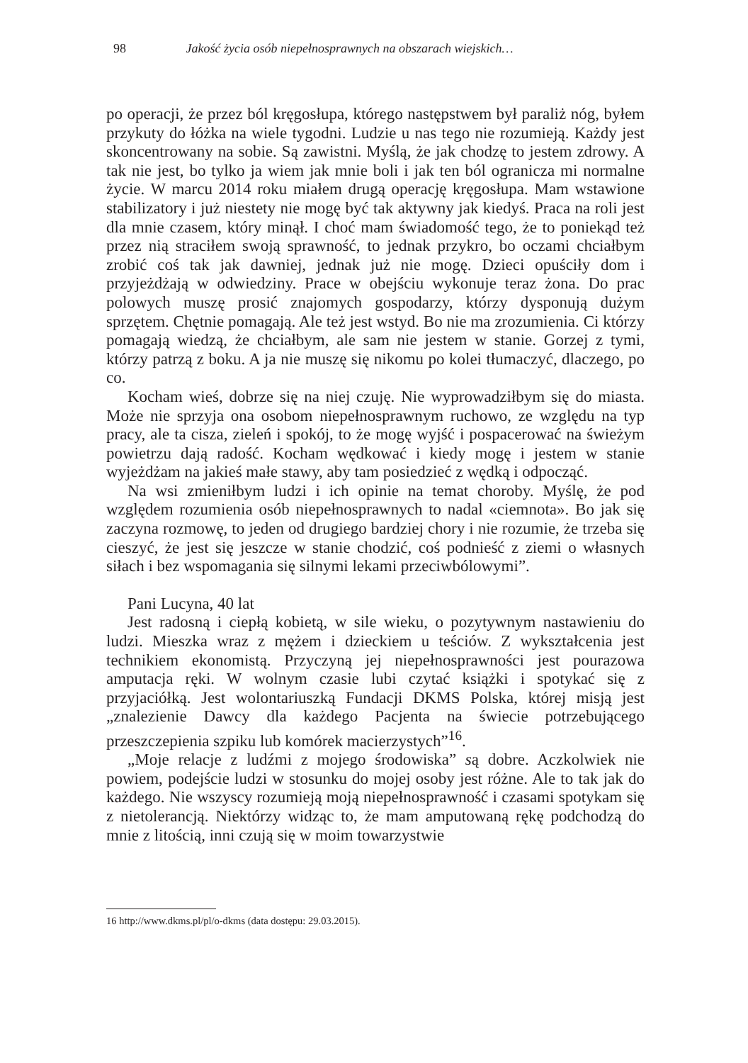98 Jakość życia osób niepełnosprawnych na obszarach wiejskich…
po operacji, że przez ból kręgosłupa, którego następstwem był paraliż nóg, byłem przykuty do łóżka na wiele tygodni. Ludzie u nas tego nie rozumieją. Każdy jest skoncentrowany na sobie. Są zawistni. Myślą, że jak chodzę to jestem zdrowy. A tak nie jest, bo tylko ja wiem jak mnie boli i jak ten ból ogranicza mi normalne życie. W marcu 2014 roku miałem drugą operację kręgosłupa. Mam wstawione stabilizatory i już niestety nie mogę być tak aktywny jak kiedyś. Praca na roli jest dla mnie czasem, który minął. I choć mam świadomość tego, że to poniekąd też przez nią straciłem swoją sprawność, to jednak przykro, bo oczami chciałbym zrobić coś tak jak dawniej, jednak już nie mogę. Dzieci opuściły dom i przyjeżdżają w odwiedziny. Prace w obejściu wykonuje teraz żona. Do prac polowych muszę prosić znajomych gospodarzy, którzy dysponują dużym sprzętem. Chętnie pomagają. Ale też jest wstyd. Bo nie ma zrozumienia. Ci którzy pomagają wiedzą, że chciałbym, ale sam nie jestem w stanie. Gorzej z tymi, którzy patrzą z boku. A ja nie muszę się nikomu po kolei tłumaczyć, dlaczego, po co.
Kocham wieś, dobrze się na niej czuję. Nie wyprowadziłbym się do miasta. Może nie sprzyja ona osobom niepełnosprawnym ruchowo, ze względu na typ pracy, ale ta cisza, zieleń i spokój, to że mogę wyjść i pospacerować na świeżym powietrzu dają radość. Kocham wędkować i kiedy mogę i jestem w stanie wyjeżdżam na jakieś małe stawy, aby tam posiedzieć z wędką i odpocząć.
Na wsi zmieniłbym ludzi i ich opinie na temat choroby. Myślę, że pod względem rozumienia osób niepełnosprawnych to nadal «ciemnota». Bo jak się zaczyna rozmowę, to jeden od drugiego bardziej chory i nie rozumie, że trzeba się cieszyć, że jest się jeszcze w stanie chodzić, coś podnieść z ziemi o własnych siłach i bez wspomagania się silnymi lekami przeciwbólowymi”.
Pani Lucyna, 40 lat
Jest radosną i ciepłą kobietą, w sile wieku, o pozytywnym nastawieniu do ludzi. Mieszka wraz z mężem i dzieckiem u teściów. Z wykształcenia jest technikiem ekonomistą. Przyczyną jej niepełnosprawności jest pourazowa amputacja ręki. W wolnym czasie lubi czytać książki i spotykać się z przyjaciółką. Jest wolontariuszką Fundacji DKMS Polska, której misją jest „znalezienie Dawcy dla każdego Pacjenta na świecie potrzebującego przeszczepienia szpiku lub komórek macierzystych”<sup>16</sup>.
„Moje relacje z ludźmi z mojego środowiska” są dobre. Aczkolwiek nie powiem, podejście ludzi w stosunku do mojej osoby jest różne. Ale to tak jak do każdego. Nie wszyscy rozumieją moją niepełnosprawność i czasami spotykam się z nietolerancją. Niektórzy widząc to, że mam amputowaną rękę podchodzą do mnie z litością, inni czują się w moim towarzystwie
16 http://www.dkms.pl/pl/o-dkms (data dostępu: 29.03.2015).